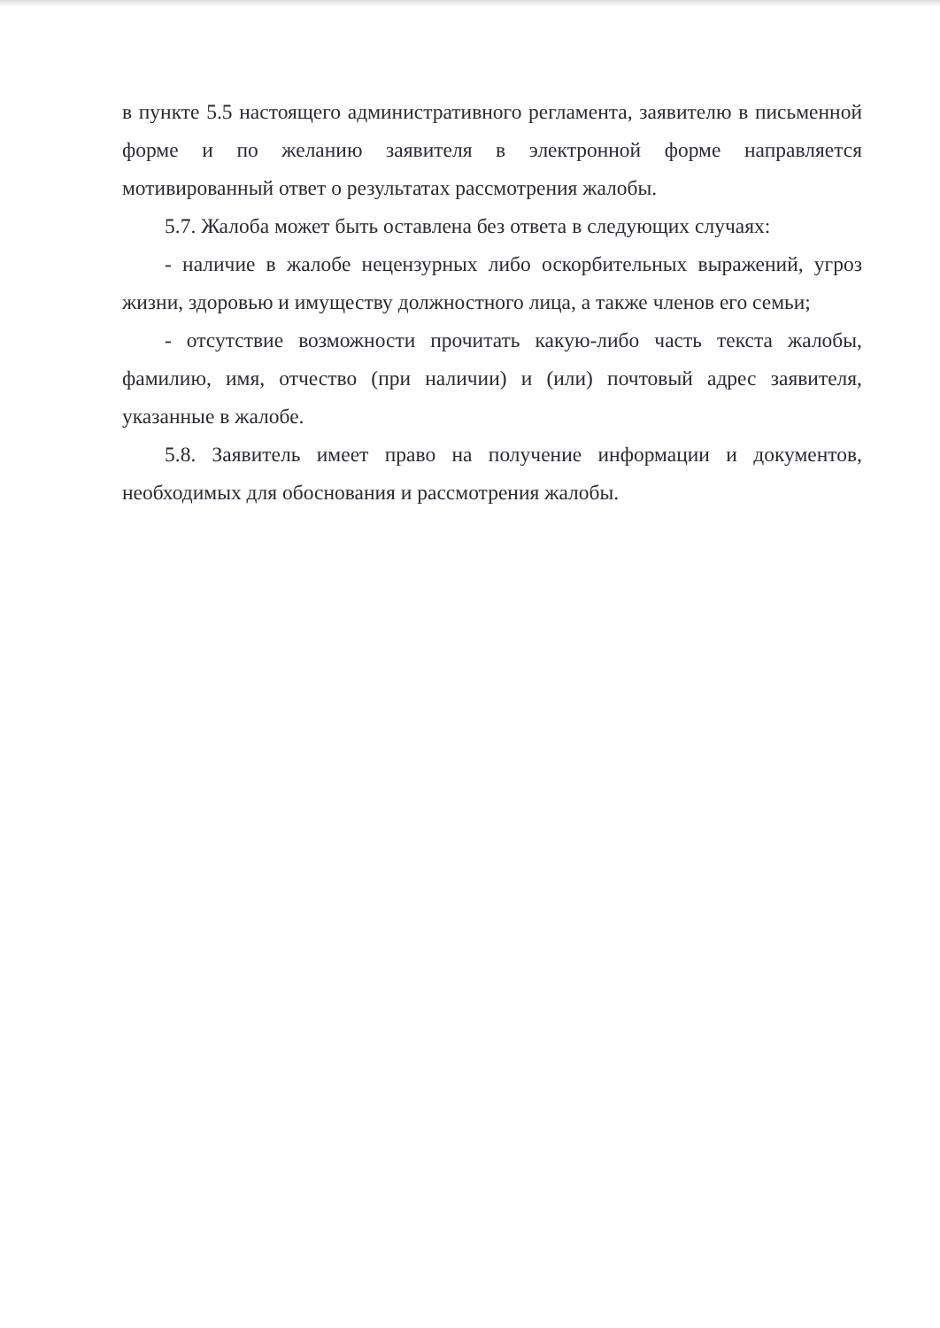в пункте 5.5 настоящего административного регламента, заявителю в письменной форме и по желанию заявителя в электронной форме направляется мотивированный ответ о результатах рассмотрения жалобы.
5.7. Жалоба может быть оставлена без ответа в следующих случаях:
- наличие в жалобе нецензурных либо оскорбительных выражений, угроз жизни, здоровью и имуществу должностного лица, а также членов его семьи;
- отсутствие возможности прочитать какую-либо часть текста жалобы, фамилию, имя, отчество (при наличии) и (или) почтовый адрес заявителя, указанные в жалобе.
5.8. Заявитель имеет право на получение информации и документов, необходимых для обоснования и рассмотрения жалобы.